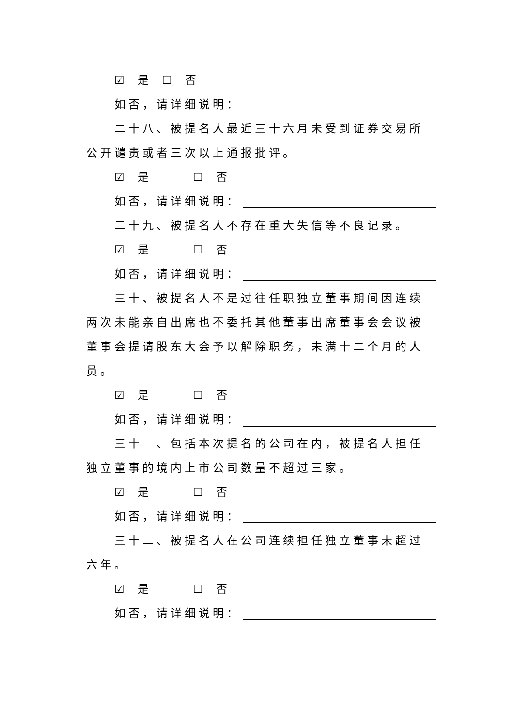☑ 是 ☐ 否
如否，请详细说明：
二十八、被提名人最近三十六月未受到证券交易所公开谴责或者三次以上通报批评。
☑ 是 ☐ 否
如否，请详细说明：
二十九、被提名人不存在重大失信等不良记录。
☑ 是 ☐ 否
如否，请详细说明：
三十、被提名人不是过往任职独立董事期间因连续两次未能亲自出席也不委托其他董事出席董事会会议被董事会提请股东大会予以解除职务，未满十二个月的人员。
☑ 是 ☐ 否
如否，请详细说明：
三十一、包括本次提名的公司在内，被提名人担任独立董事的境内上市公司数量不超过三家。
☑ 是 ☐ 否
如否，请详细说明：
三十二、被提名人在公司连续担任独立董事未超过六年。
☑ 是 ☐ 否
如否，请详细说明：